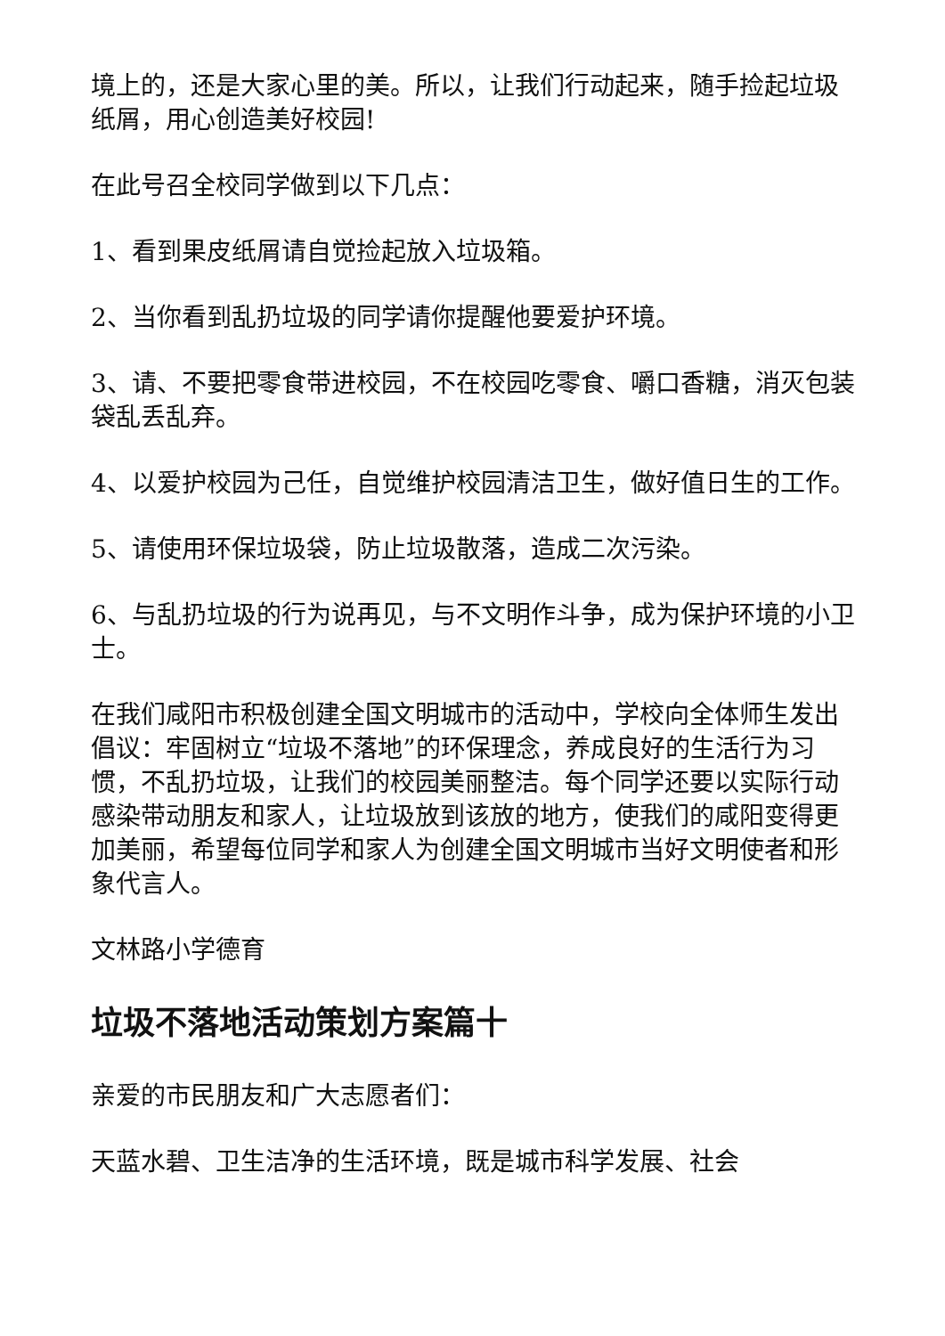境上的，还是大家心里的美。所以，让我们行动起来，随手捡起垃圾纸屑，用心创造美好校园!
在此号召全校同学做到以下几点：
1、看到果皮纸屑请自觉捡起放入垃圾箱。
2、当你看到乱扔垃圾的同学请你提醒他要爱护环境。
3、请、不要把零食带进校园，不在校园吃零食、嚼口香糖，消灭包装袋乱丢乱弃。
4、以爱护校园为己任，自觉维护校园清洁卫生，做好值日生的工作。
5、请使用环保垃圾袋，防止垃圾散落，造成二次污染。
6、与乱扔垃圾的行为说再见，与不文明作斗争，成为保护环境的小卫士。
在我们咸阳市积极创建全国文明城市的活动中，学校向全体师生发出倡议：牢固树立“垃圾不落地”的环保理念，养成良好的生活行为习惯，不乱扔垃圾，让我们的校园美丽整洁。每个同学还要以实际行动感染带动朋友和家人，让垃圾放到该放的地方，使我们的咸阳变得更加美丽，希望每位同学和家人为创建全国文明城市当好文明使者和形象代言人。
文林路小学德育
垃圾不落地活动策划方案篇十
亲爱的市民朋友和广大志愿者们：
天蓝水碧、卫生洁净的生活环境，既是城市科学发展、社会